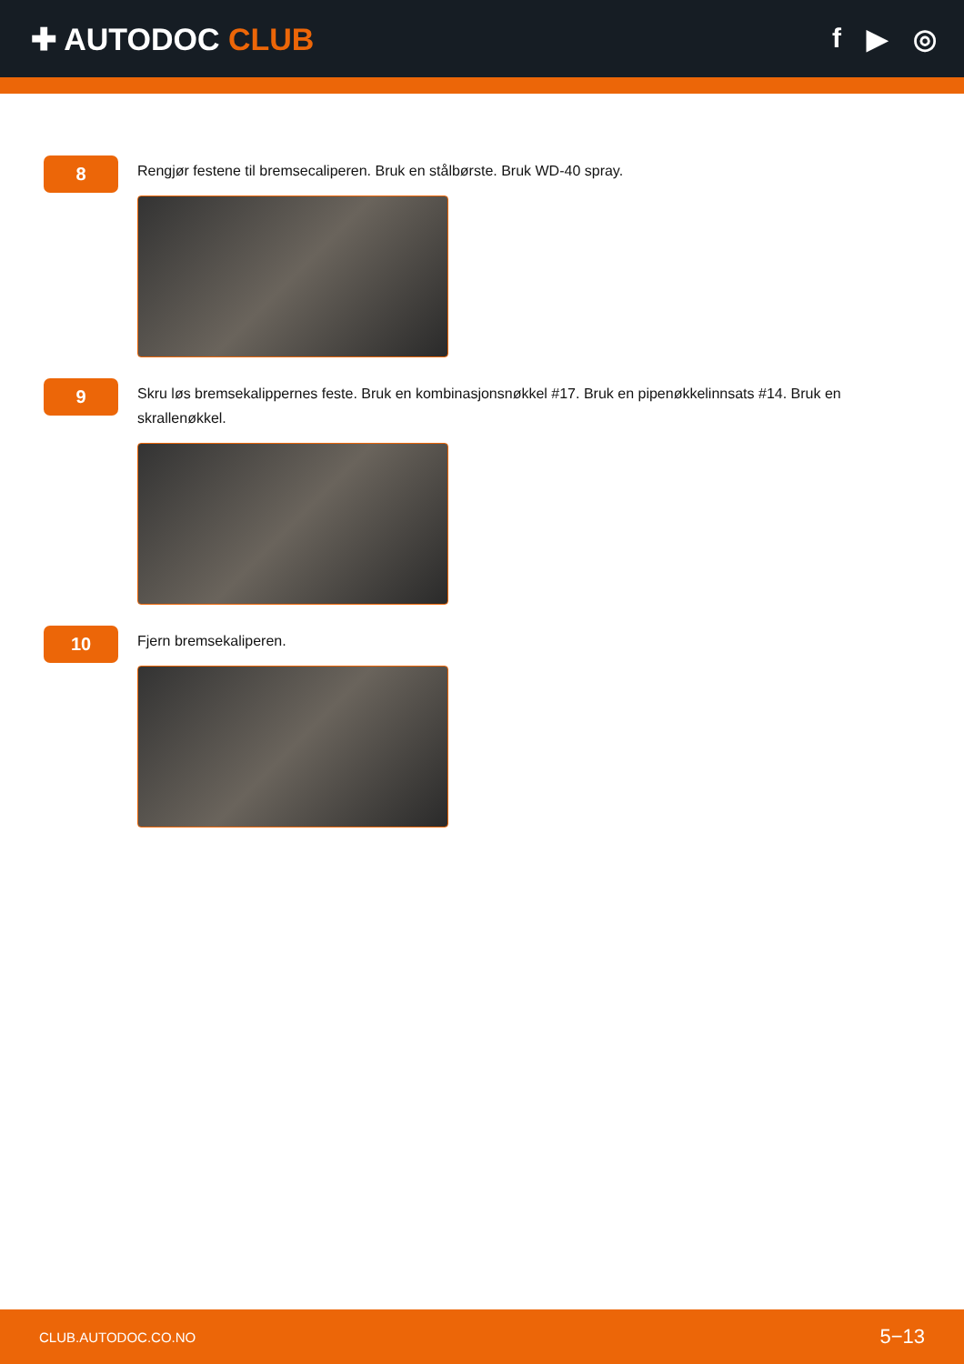✚ AUTODOC CLUB f ▶ ◎
8
Rengjør festene til bremsecaliperen. Bruk en stålbørste. Bruk WD-40 spray.
9
Skru løs bremsekalippernes feste. Bruk en kombinasjonsnøkkel #17. Bruk en pipenøkkelinnsats #14. Bruk en skrallenøkkel.
10
Fjern bremsekaliperen.
CLUB.AUTODOC.CO.NO 5−13